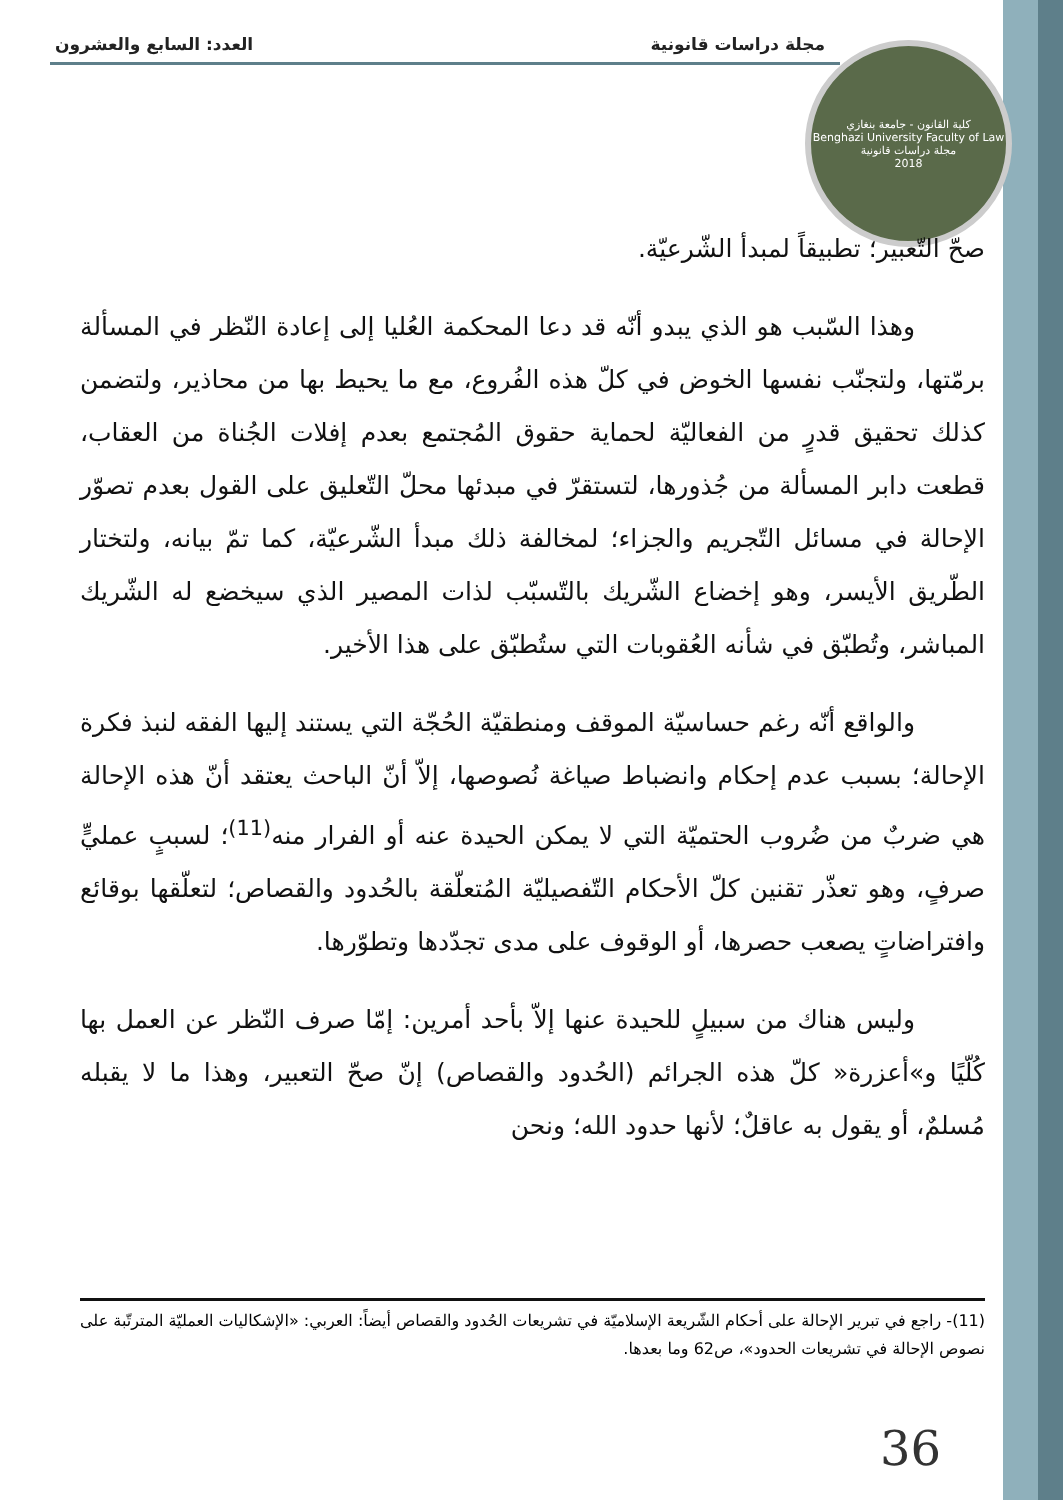مجلة دراسات قانونية العدد: السابع والعشرون
كلية القانون - جامعة بنغازي
Benghazi University Faculty of Law
مجلة دراسات قانونية
2018
صحّ التّعبير؛ تطبيقاً لمبدأ الشّرعيّة.
وهذا السّبب هو الذي يبدو أنّه قد دعا المحكمة العُليا إلى إعادة النّظر في المسألة برمّتها، ولتجنّب نفسها الخوض في كلّ هذه الفُروع، مع ما يحيط بها من محاذير، ولتضمن كذلك تحقيق قدرٍ من الفعاليّة لحماية حقوق المُجتمع بعدم إفلات الجُناة من العقاب، قطعت دابر المسألة من جُذورها، لتستقرّ في مبدئها محلّ التّعليق على القول بعدم تصوّر الإحالة في مسائل التّجريم والجزاء؛ لمخالفة ذلك مبدأ الشّرعيّة، كما تمّ بيانه، ولتختار الطّريق الأيسر، وهو إخضاع الشّريك بالتّسبّب لذات المصير الذي سيخضع له الشّريك المباشر، وتُطبّق في شأنه العُقوبات التي ستُطبّق على هذا الأخير.
والواقع أنّه رغم حساسيّة الموقف ومنطقيّة الحُجّة التي يستند إليها الفقه لنبذ فكرة الإحالة؛ بسبب عدم إحكام وانضباط صياغة نُصوصها، إلاّ أنّ الباحث يعتقد أنّ هذه الإحالة هي ضربٌ من ضُروب الحتميّة التي لا يمكن الحيدة عنه أو الفرار منه<sup>(11)</sup>؛ لسببٍ عمليٍّ صرفٍ، وهو تعذّر تقنين كلّ الأحكام التّفصيليّة المُتعلّقة بالحُدود والقصاص؛ لتعلّقها بوقائع وافتراضاتٍ يصعب حصرها، أو الوقوف على مدى تجدّدها وتطوّرها.
وليس هناك من سبيلٍ للحيدة عنها إلاّ بأحد أمرين: إمّا صرف النّظر عن العمل بها كُلّيًا و»أعزرة« كلّ هذه الجرائم (الحُدود والقصاص) إنّ صحّ التعبير، وهذا ما لا يقبله مُسلمٌ، أو يقول به عاقلٌ؛ لأنها حدود الله؛ ونحن
(11)- راجع في تبرير الإحالة على أحكام الشّريعة الإسلاميّة في تشريعات الحُدود والقصاص أيضاً: العربي: «الإشكاليات العمليّة المترتّبة على نصوص الإحالة في تشريعات الحدود»، ص62 وما بعدها.
36